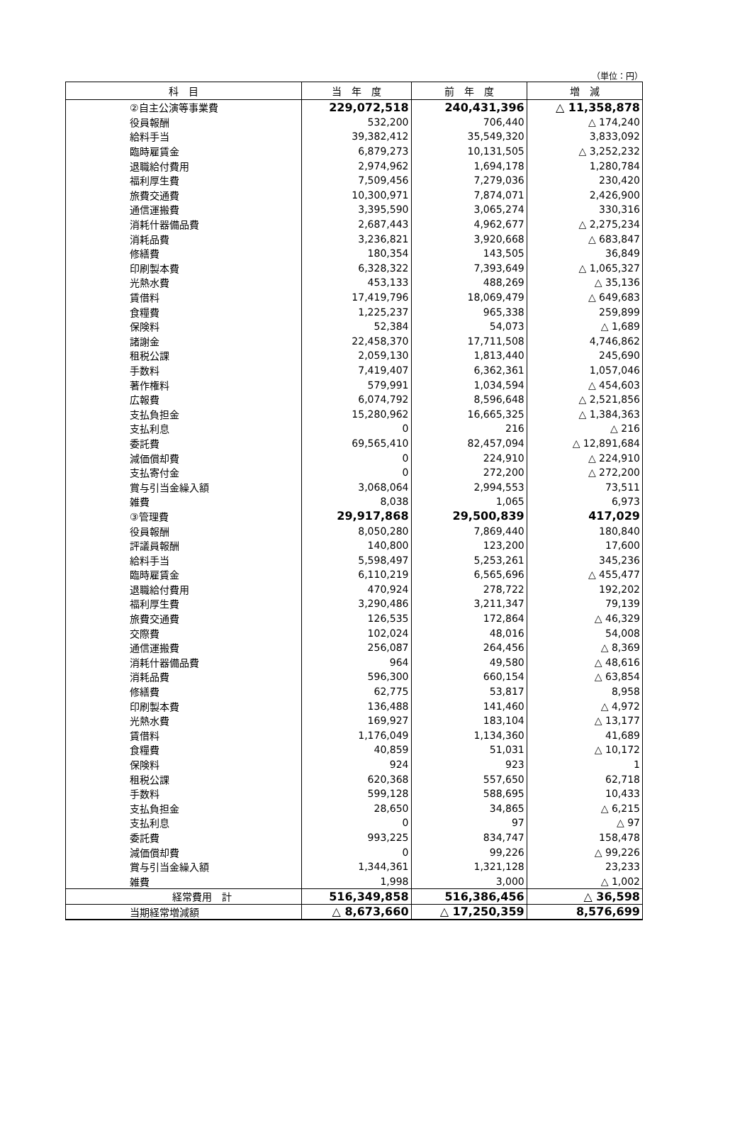（単位：円）
| 科 目 | 当 年 度 | 前 年 度 | 増 減 |
| --- | --- | --- | --- |
| ②自主公演等事業費 | 229,072,518 | 240,431,396 | △ 11,358,878 |
| 役員報酬 | 532,200 | 706,440 | △ 174,240 |
| 給料手当 | 39,382,412 | 35,549,320 | 3,833,092 |
| 臨時雇賃金 | 6,879,273 | 10,131,505 | △ 3,252,232 |
| 退職給付費用 | 2,974,962 | 1,694,178 | 1,280,784 |
| 福利厚生費 | 7,509,456 | 7,279,036 | 230,420 |
| 旅費交通費 | 10,300,971 | 7,874,071 | 2,426,900 |
| 通信運搬費 | 3,395,590 | 3,065,274 | 330,316 |
| 消耗什器備品費 | 2,687,443 | 4,962,677 | △ 2,275,234 |
| 消耗品費 | 3,236,821 | 3,920,668 | △ 683,847 |
| 修繕費 | 180,354 | 143,505 | 36,849 |
| 印刷製本費 | 6,328,322 | 7,393,649 | △ 1,065,327 |
| 光熱水費 | 453,133 | 488,269 | △ 35,136 |
| 賃借料 | 17,419,796 | 18,069,479 | △ 649,683 |
| 食糧費 | 1,225,237 | 965,338 | 259,899 |
| 保険料 | 52,384 | 54,073 | △ 1,689 |
| 諸謝金 | 22,458,370 | 17,711,508 | 4,746,862 |
| 租税公課 | 2,059,130 | 1,813,440 | 245,690 |
| 手数料 | 7,419,407 | 6,362,361 | 1,057,046 |
| 著作権料 | 579,991 | 1,034,594 | △ 454,603 |
| 広報費 | 6,074,792 | 8,596,648 | △ 2,521,856 |
| 支払負担金 | 15,280,962 | 16,665,325 | △ 1,384,363 |
| 支払利息 | 0 | 216 | △ 216 |
| 委託費 | 69,565,410 | 82,457,094 | △ 12,891,684 |
| 減価償却費 | 0 | 224,910 | △ 224,910 |
| 支払寄付金 | 0 | 272,200 | △ 272,200 |
| 賞与引当金繰入額 | 3,068,064 | 2,994,553 | 73,511 |
| 雑費 | 8,038 | 1,065 | 6,973 |
| ③管理費 | 29,917,868 | 29,500,839 | 417,029 |
| 役員報酬 | 8,050,280 | 7,869,440 | 180,840 |
| 評議員報酬 | 140,800 | 123,200 | 17,600 |
| 給料手当 | 5,598,497 | 5,253,261 | 345,236 |
| 臨時雇賃金 | 6,110,219 | 6,565,696 | △ 455,477 |
| 退職給付費用 | 470,924 | 278,722 | 192,202 |
| 福利厚生費 | 3,290,486 | 3,211,347 | 79,139 |
| 旅費交通費 | 126,535 | 172,864 | △ 46,329 |
| 交際費 | 102,024 | 48,016 | 54,008 |
| 通信運搬費 | 256,087 | 264,456 | △ 8,369 |
| 消耗什器備品費 | 964 | 49,580 | △ 48,616 |
| 消耗品費 | 596,300 | 660,154 | △ 63,854 |
| 修繕費 | 62,775 | 53,817 | 8,958 |
| 印刷製本費 | 136,488 | 141,460 | △ 4,972 |
| 光熱水費 | 169,927 | 183,104 | △ 13,177 |
| 賃借料 | 1,176,049 | 1,134,360 | 41,689 |
| 食糧費 | 40,859 | 51,031 | △ 10,172 |
| 保険料 | 924 | 923 | 1 |
| 租税公課 | 620,368 | 557,650 | 62,718 |
| 手数料 | 599,128 | 588,695 | 10,433 |
| 支払負担金 | 28,650 | 34,865 | △ 6,215 |
| 支払利息 | 0 | 97 | △ 97 |
| 委託費 | 993,225 | 834,747 | 158,478 |
| 減価償却費 | 0 | 99,226 | △ 99,226 |
| 賞与引当金繰入額 | 1,344,361 | 1,321,128 | 23,233 |
| 雑費 | 1,998 | 3,000 | △ 1,002 |
| 経常費用 計 | 516,349,858 | 516,386,456 | △ 36,598 |
| 当期経常増減額 | △ 8,673,660 | △ 17,250,359 | 8,576,699 |